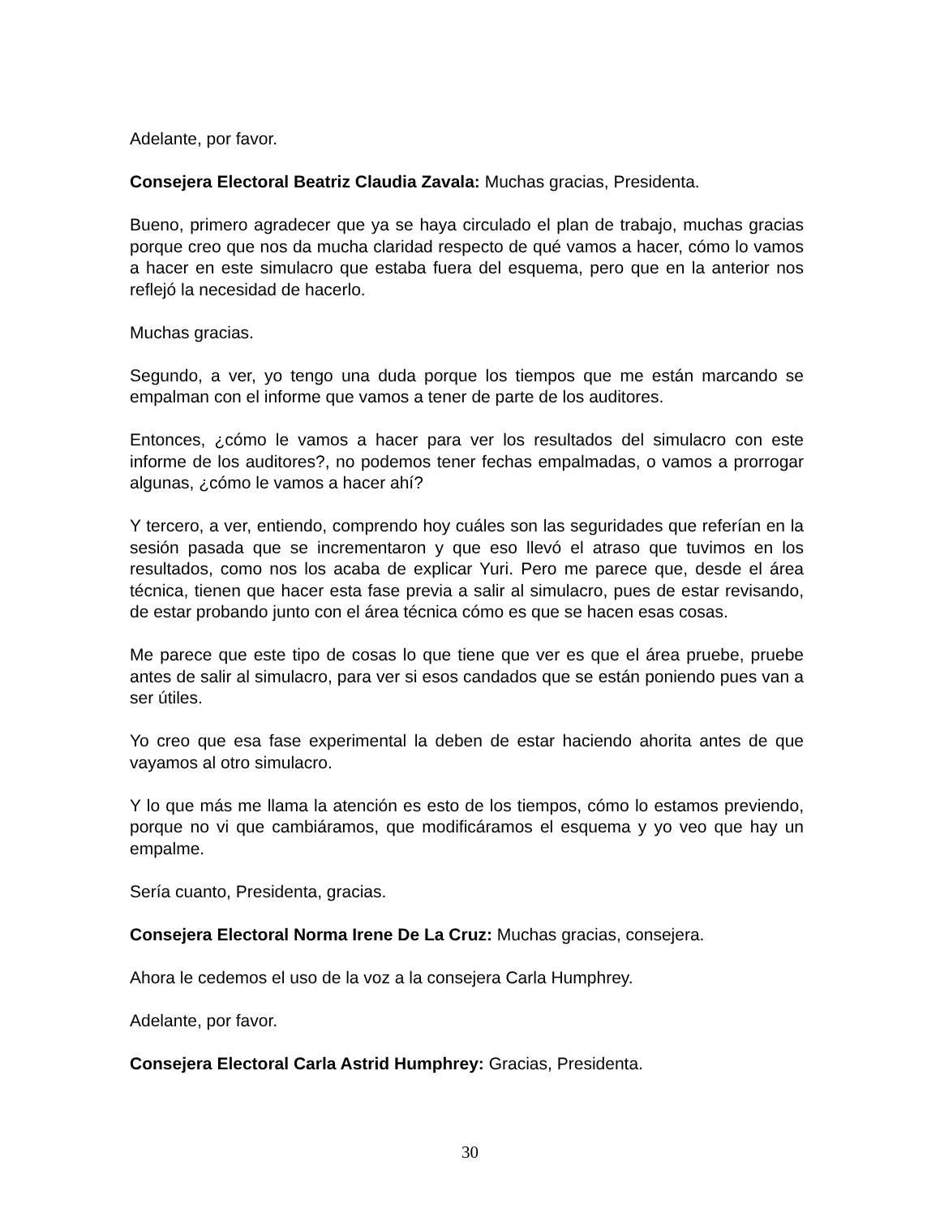Adelante, por favor.
Consejera Electoral Beatriz Claudia Zavala: Muchas gracias, Presidenta.
Bueno, primero agradecer que ya se haya circulado el plan de trabajo, muchas gracias porque creo que nos da mucha claridad respecto de qué vamos a hacer, cómo lo vamos a hacer en este simulacro que estaba fuera del esquema, pero que en la anterior nos reflejó la necesidad de hacerlo.
Muchas gracias.
Segundo, a ver, yo tengo una duda porque los tiempos que me están marcando se empalman con el informe que vamos a tener de parte de los auditores.
Entonces, ¿cómo le vamos a hacer para ver los resultados del simulacro con este informe de los auditores?, no podemos tener fechas empalmadas, o vamos a prorrogar algunas, ¿cómo le vamos a hacer ahí?
Y tercero, a ver, entiendo, comprendo hoy cuáles son las seguridades que referían en la sesión pasada que se incrementaron y que eso llevó el atraso que tuvimos en los resultados, como nos los acaba de explicar Yuri. Pero me parece que, desde el área técnica, tienen que hacer esta fase previa a salir al simulacro, pues de estar revisando, de estar probando junto con el área técnica cómo es que se hacen esas cosas.
Me parece que este tipo de cosas lo que tiene que ver es que el área pruebe, pruebe antes de salir al simulacro, para ver si esos candados que se están poniendo pues van a ser útiles.
Yo creo que esa fase experimental la deben de estar haciendo ahorita antes de que vayamos al otro simulacro.
Y lo que más me llama la atención es esto de los tiempos, cómo lo estamos previendo, porque no vi que cambiáramos, que modificáramos el esquema y yo veo que hay un empalme.
Sería cuanto, Presidenta, gracias.
Consejera Electoral Norma Irene De La Cruz: Muchas gracias, consejera.
Ahora le cedemos el uso de la voz a la consejera Carla Humphrey.
Adelante, por favor.
Consejera Electoral Carla Astrid Humphrey: Gracias, Presidenta.
30